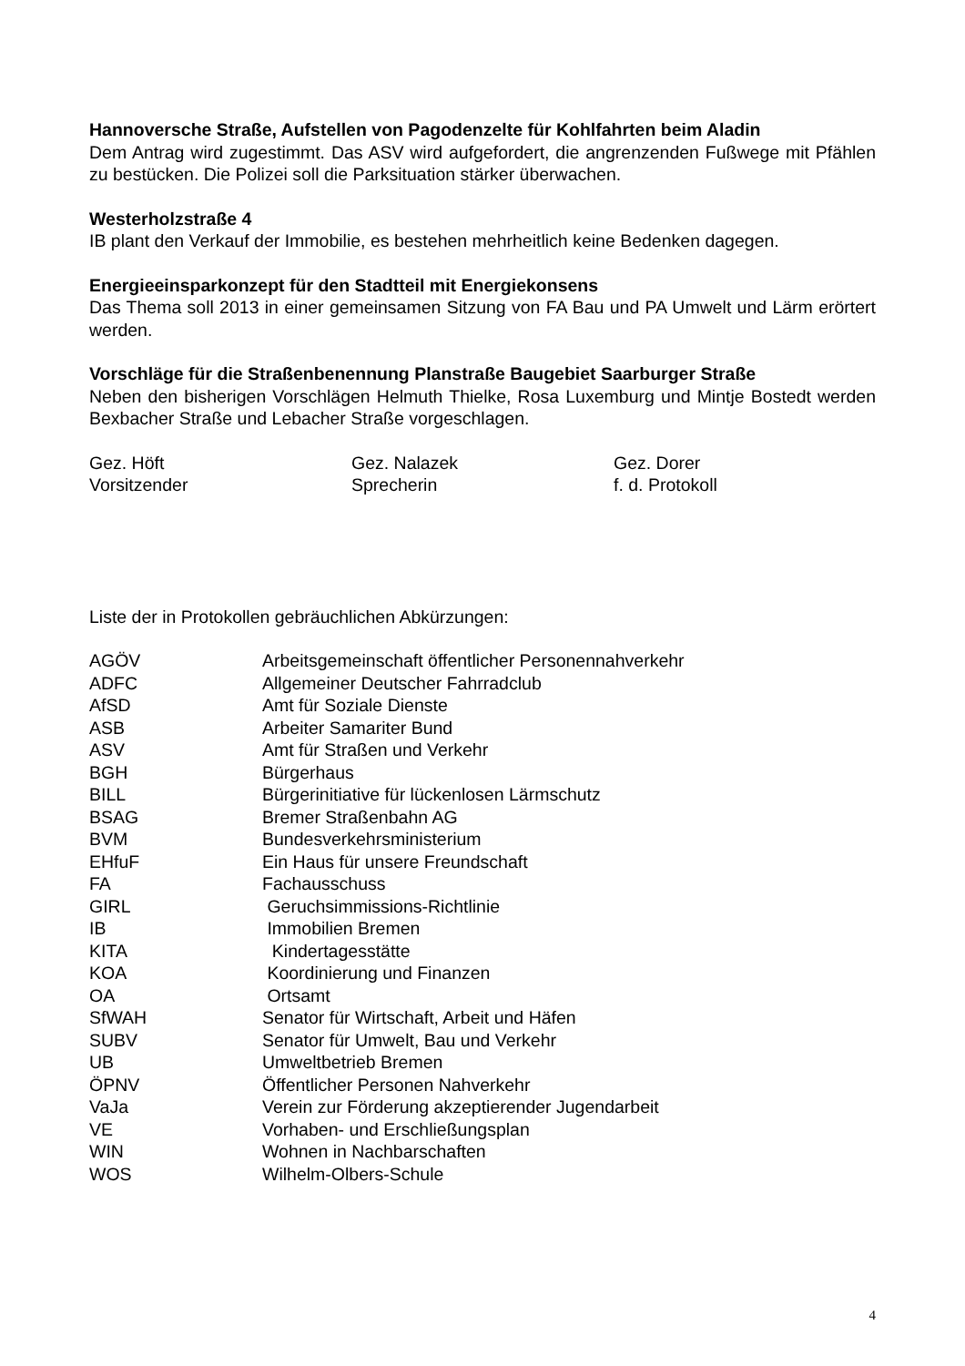Hannoversche Straße, Aufstellen von Pagodenzelte für Kohlfahrten beim Aladin
Dem Antrag wird zugestimmt. Das ASV wird aufgefordert, die angrenzenden Fußwege mit Pfählen zu bestücken. Die Polizei soll die Parksituation stärker überwachen.
Westerholzstraße 4
IB plant den Verkauf der Immobilie, es bestehen mehrheitlich keine Bedenken dagegen.
Energieeinsparkonzept für den Stadtteil mit Energiekonsens
Das Thema soll 2013 in einer gemeinsamen Sitzung von FA Bau und PA Umwelt und Lärm erörtert werden.
Vorschläge für die Straßenbenennung Planstraße Baugebiet Saarburger Straße
Neben den bisherigen Vorschlägen Helmuth Thielke, Rosa Luxemburg und Mintje Bostedt werden Bexbacher Straße und Lebacher Straße vorgeschlagen.
Gez. Höft
Vorsitzender
Gez. Nalazek
Sprecherin
Gez. Dorer
f. d. Protokoll
Liste der in Protokollen gebräuchlichen Abkürzungen:
| AGÖV | Arbeitsgemeinschaft öffentlicher Personennahverkehr |
| ADFC | Allgemeiner Deutscher Fahrradclub |
| AfSD | Amt für Soziale Dienste |
| ASB | Arbeiter Samariter Bund |
| ASV | Amt für Straßen und Verkehr |
| BGH | Bürgerhaus |
| BILL | Bürgerinitiative für lückenlosen Lärmschutz |
| BSAG | Bremer Straßenbahn AG |
| BVM | Bundesverkehrsministerium |
| EHfuF | Ein Haus für unsere Freundschaft |
| FA | Fachausschuss |
| GIRL | Geruchsimmissions-Richtlinie |
| IB | Immobilien Bremen |
| KITA | Kindertagesstätte |
| KOA | Koordinierung und Finanzen |
| OA | Ortsamt |
| SfWAH | Senator für Wirtschaft, Arbeit und Häfen |
| SUBV | Senator für Umwelt, Bau und Verkehr |
| UB | Umweltbetrieb Bremen |
| ÖPNV | Öffentlicher Personen Nahverkehr |
| VaJa | Verein zur Förderung akzeptierender Jugendarbeit |
| VE | Vorhaben- und Erschließungsplan |
| WIN | Wohnen in Nachbarschaften |
| WOS | Wilhelm-Olbers-Schule |
4